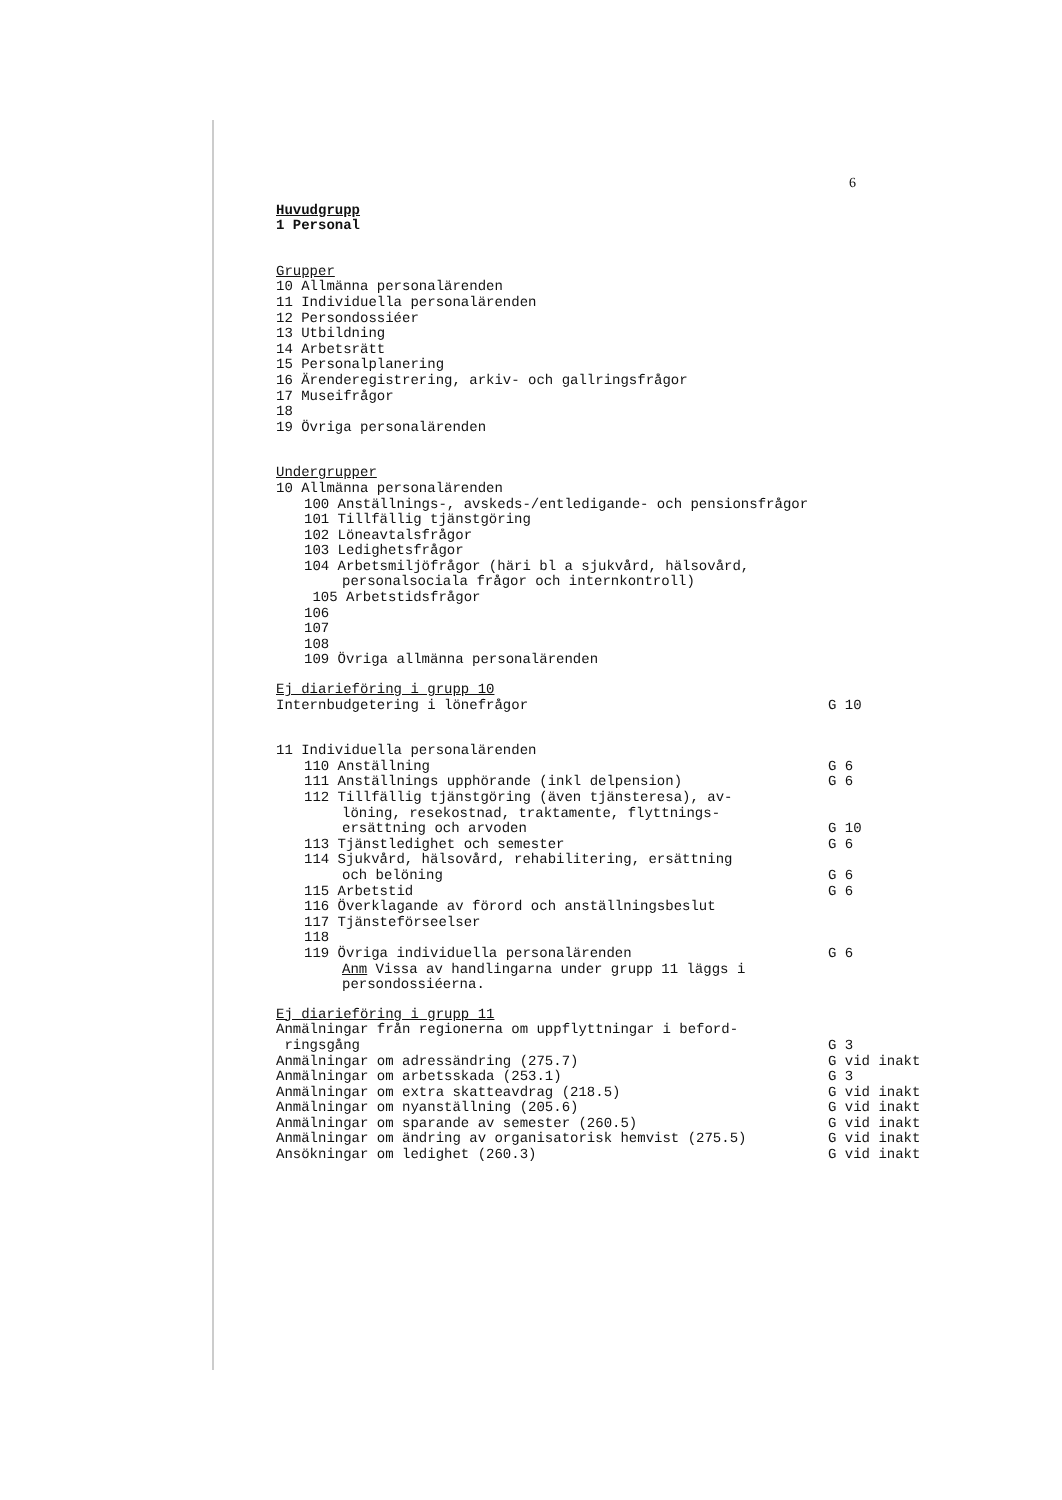6
Huvudgrupp
1 Personal
Grupper
10 Allmänna personalärenden
11 Individuella personalärenden
12 Persondossiéer
13 Utbildning
14 Arbetsrätt
15 Personalplanering
16 Ärenderegistrering, arkiv- och gallringsfrågor
17 Museifrågor
18
19 Övriga personalärenden
Undergrupper
10 Allmänna personalärenden
100 Anställnings-, avskeds-/entledigande- och pensionsfrågor
101 Tillfällig tjänstgöring
102 Löneavtalsfrågor
103 Ledighetsfrågor
104 Arbetsmiljöfrågor (häri bl a sjukvård, hälsovård,
personalsociala frågor och internkontroll)
105 Arbetstidsfrågor
106
107
108
109 Övriga allmänna personalärenden
Ej diarieföring i grupp 10
Internbudgetering i lönefrågor G 10
11 Individuella personalärenden
110 Anställning G 6
111 Anställnings upphörande (inkl delpension) G 6
112 Tillfällig tjänstgöring (även tjänsteresa), av-
löning, resekostnad, traktamente, flyttnings-
ersättning och arvoden G 10
113 Tjänstledighet och semester G 6
114 Sjukvård, hälsovård, rehabilitering, ersättning
och belöning G 6
115 Arbetstid G 6
116 Överklagande av förord och anställningsbeslut
117 Tjänsteförseelser
118
119 Övriga individuella personalärenden G 6
Anm Vissa av handlingarna under grupp 11 läggs i
persondossiéerna.
Ej diarieföring i grupp 11
Anmälningar från regionerna om uppflyttningar i beford-
ringsgång G 3
Anmälningar om adressändring (275.7) G vid inakt
Anmälningar om arbetsskada (253.1) G 3
Anmälningar om extra skatteavdrag (218.5) G vid inakt
Anmälningar om nyanställning (205.6) G vid inakt
Anmälningar om sparande av semester (260.5) G vid inakt
Anmälningar om ändring av organisatorisk hemvist (275.5) G vid inakt
Ansökningar om ledighet (260.3) G vid inakt